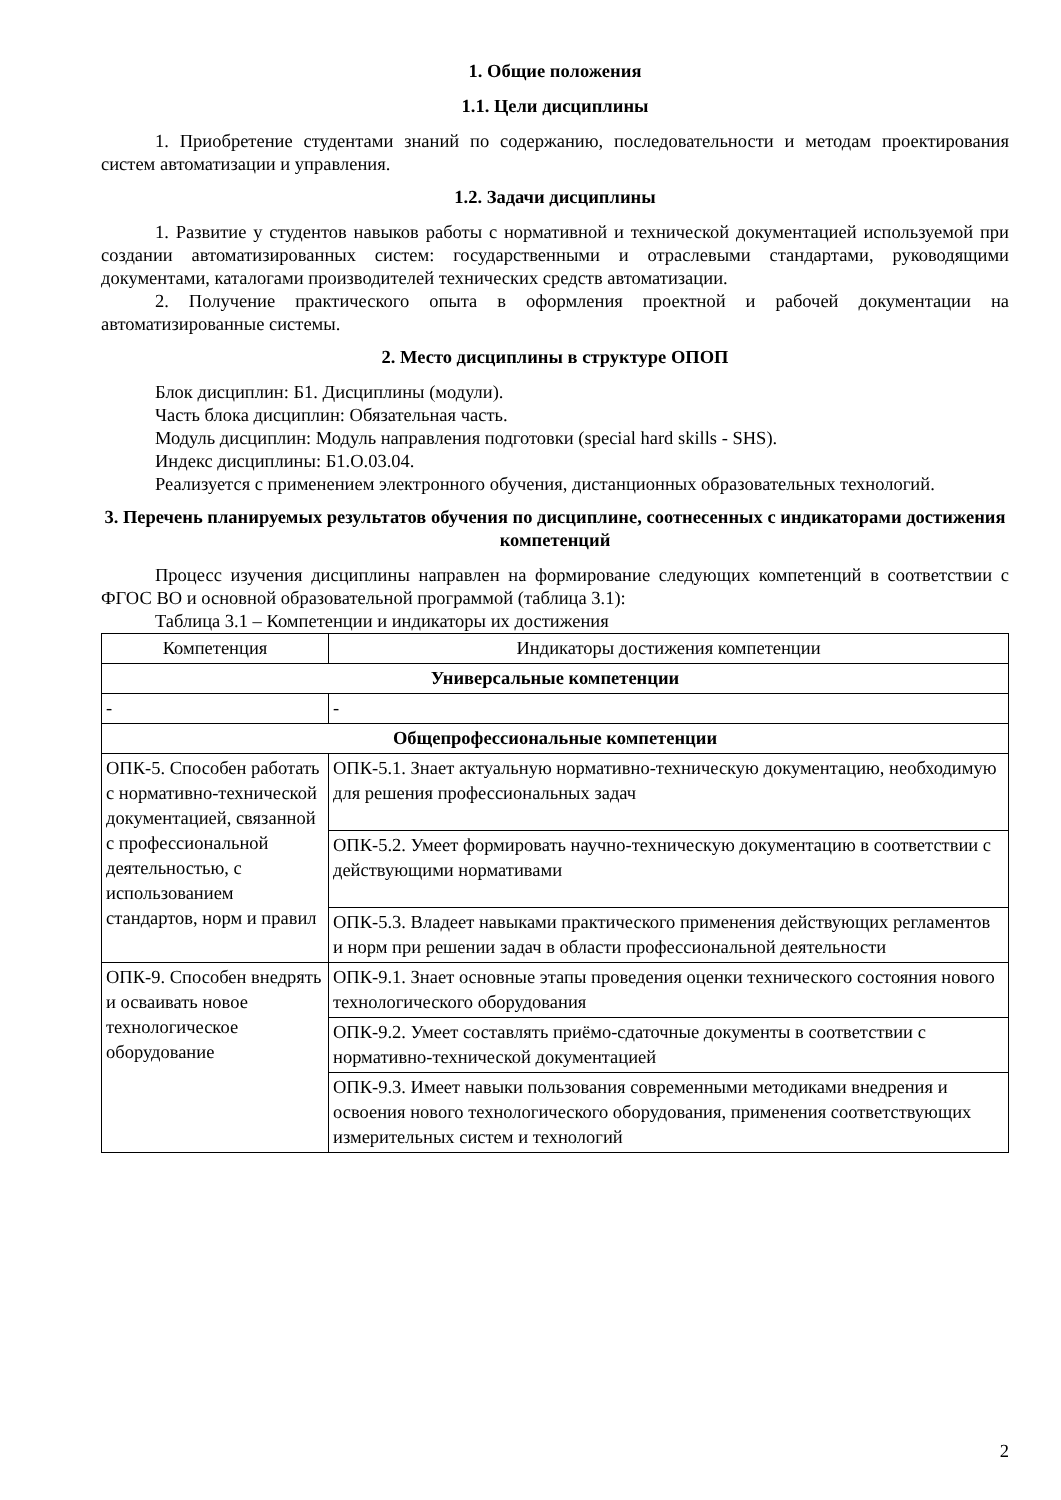1. Общие положения
1.1. Цели дисциплины
1. Приобретение студентами знаний по содержанию, последовательности и методам проектирования систем автоматизации и управления.
1.2. Задачи дисциплины
1. Развитие у студентов навыков работы с нормативной и технической документацией используемой при создании автоматизированных систем: государственными и отраслевыми стандартами, руководящими документами, каталогами производителей технических средств автоматизации.
2. Получение практического опыта в оформления проектной и рабочей документации на автоматизированные системы.
2. Место дисциплины в структуре ОПОП
Блок дисциплин: Б1. Дисциплины (модули).
Часть блока дисциплин: Обязательная часть.
Модуль дисциплин: Модуль направления подготовки (special hard skills - SHS).
Индекс дисциплины: Б1.О.03.04.
Реализуется с применением электронного обучения, дистанционных образовательных технологий.
3. Перечень планируемых результатов обучения по дисциплине, соотнесенных с индикаторами достижения компетенций
Процесс изучения дисциплины направлен на формирование следующих компетенций в соответствии с ФГОС ВО и основной образовательной программой (таблица 3.1):
Таблица 3.1 – Компетенции и индикаторы их достижения
| Компетенция | Индикаторы достижения компетенции |
| --- | --- |
| Универсальные компетенции | |
| - | - |
| Общепрофессиональные компетенции | |
| ОПК-5. Способен работать с нормативно-технической документацией, связанной с профессиональной деятельностью, с использованием стандартов, норм и правил | ОПК-5.1. Знает актуальную нормативно-техническую документацию, необходимую для решения профессиональных задач |
| | ОПК-5.2. Умеет формировать научно-техническую документацию в соответствии с действующими нормативами |
| | ОПК-5.3. Владеет навыками практического применения действующих регламентов и норм при решении задач в области профессиональной деятельности |
| ОПК-9. Способен внедрять и осваивать новое технологическое оборудование | ОПК-9.1. Знает основные этапы проведения оценки технического состояния нового технологического оборудования |
| | ОПК-9.2. Умеет составлять приёмо-сдаточные документы в соответствии с нормативно-технической документацией |
| | ОПК-9.3. Имеет навыки пользования современными методиками внедрения и освоения нового технологического оборудования, применения соответствующих измерительных систем и технологий |
2